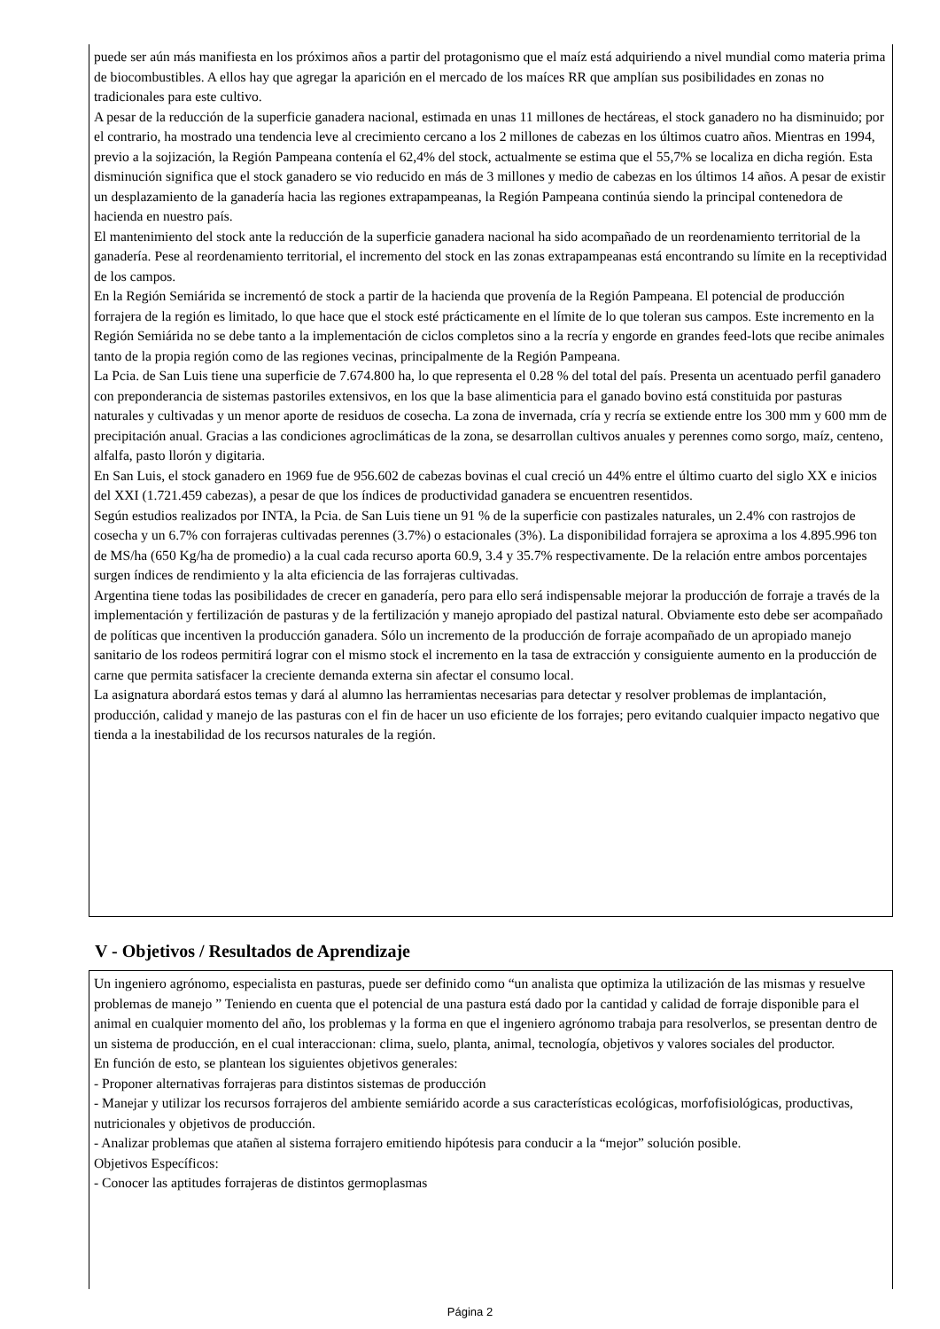puede ser aún más manifiesta en los próximos años a partir del protagonismo que el maíz está adquiriendo a nivel mundial como materia prima de biocombustibles. A ellos hay que agregar la aparición en el mercado de los maíces RR que amplían sus posibilidades en zonas no tradicionales para este cultivo.
A pesar de la reducción de la superficie ganadera nacional, estimada en unas 11 millones de hectáreas, el stock ganadero no ha disminuido; por el contrario, ha mostrado una tendencia leve al crecimiento cercano a los 2 millones de cabezas en los últimos cuatro años. Mientras en 1994, previo a la sojización, la Región Pampeana contenía el 62,4% del stock, actualmente se estima que el 55,7% se localiza en dicha región. Esta disminución significa que el stock ganadero se vio reducido en más de 3 millones y medio de cabezas en los últimos 14 años. A pesar de existir un desplazamiento de la ganadería hacia las regiones extrapampeanas, la Región Pampeana continúa siendo la principal contenedora de hacienda en nuestro país.
El mantenimiento del stock ante la reducción de la superficie ganadera nacional ha sido acompañado de un reordenamiento territorial de la ganadería. Pese al reordenamiento territorial, el incremento del stock en las zonas extrapampeanas está encontrando su límite en la receptividad de los campos.
En la Región Semiárida se incrementó de stock a partir de la hacienda que provenía de la Región Pampeana. El potencial de producción forrajera de la región es limitado, lo que hace que el stock esté prácticamente en el límite de lo que toleran sus campos. Este incremento en la Región Semiárida no se debe tanto a la implementación de ciclos completos sino a la recría y engorde en grandes feed-lots que recibe animales tanto de la propia región como de las regiones vecinas, principalmente de la Región Pampeana.
La Pcia. de San Luis tiene una superficie de 7.674.800 ha, lo que representa el 0.28 % del total del país. Presenta un acentuado perfil ganadero con preponderancia de sistemas pastoriles extensivos, en los que la base alimenticia para el ganado bovino está constituida por pasturas naturales y cultivadas y un menor aporte de residuos de cosecha. La zona de invernada, cría y recría se extiende entre los 300 mm y 600 mm de precipitación anual. Gracias a las condiciones agroclimáticas de la zona, se desarrollan cultivos anuales y perennes como sorgo, maíz, centeno, alfalfa, pasto llorón y digitaria.
En San Luis, el stock ganadero en 1969 fue de 956.602 de cabezas bovinas el cual creció un 44% entre el último cuarto del siglo XX e inicios del XXI (1.721.459 cabezas), a pesar de que los índices de productividad ganadera se encuentren resentidos.
Según estudios realizados por INTA, la Pcia. de San Luis tiene un 91 % de la superficie con pastizales naturales, un 2.4% con rastrojos de cosecha y un 6.7% con forrajeras cultivadas perennes (3.7%) o estacionales (3%). La disponibilidad forrajera se aproxima a los 4.895.996 ton de MS/ha (650 Kg/ha de promedio) a la cual cada recurso aporta 60.9, 3.4 y 35.7% respectivamente. De la relación entre ambos porcentajes surgen índices de rendimiento y la alta eficiencia de las forrajeras cultivadas.
Argentina tiene todas las posibilidades de crecer en ganadería, pero para ello será indispensable mejorar la producción de forraje a través de la implementación y fertilización de pasturas y de la fertilización y manejo apropiado del pastizal natural. Obviamente esto debe ser acompañado de políticas que incentiven la producción ganadera. Sólo un incremento de la producción de forraje acompañado de un apropiado manejo sanitario de los rodeos permitirá lograr con el mismo stock el incremento en la tasa de extracción y consiguiente aumento en la producción de carne que permita satisfacer la creciente demanda externa sin afectar el consumo local.
La asignatura abordará estos temas y dará al alumno las herramientas necesarias para detectar y resolver problemas de implantación, producción, calidad y manejo de las pasturas con el fin de hacer un uso eficiente de los forrajes; pero evitando cualquier impacto negativo que tienda a la inestabilidad de los recursos naturales de la región.
V - Objetivos / Resultados de Aprendizaje
Un ingeniero agrónomo, especialista en pasturas, puede ser definido como “un analista que optimiza la utilización de las mismas y resuelve problemas de manejo ” Teniendo en cuenta que el potencial de una pastura está dado por la cantidad y calidad de forraje disponible para el animal en cualquier momento del año, los problemas y la forma en que el ingeniero agrónomo trabaja para resolverlos, se presentan dentro de un sistema de producción, en el cual interaccionan: clima, suelo, planta, animal, tecnología, objetivos y valores sociales del productor.
En función de esto, se plantean los siguientes objetivos generales:
- Proponer alternativas forrajeras para distintos sistemas de producción
- Manejar y utilizar los recursos forrajeros del ambiente semiárido acorde a sus características ecológicas, morfofisiológicas, productivas, nutricionales y objetivos de producción.
- Analizar problemas que atañen al sistema forrajero emitiendo hipótesis para conducir a la “mejor” solución posible.
Objetivos Específicos:
- Conocer las aptitudes forrajeras de distintos germoplasmas
Página 2